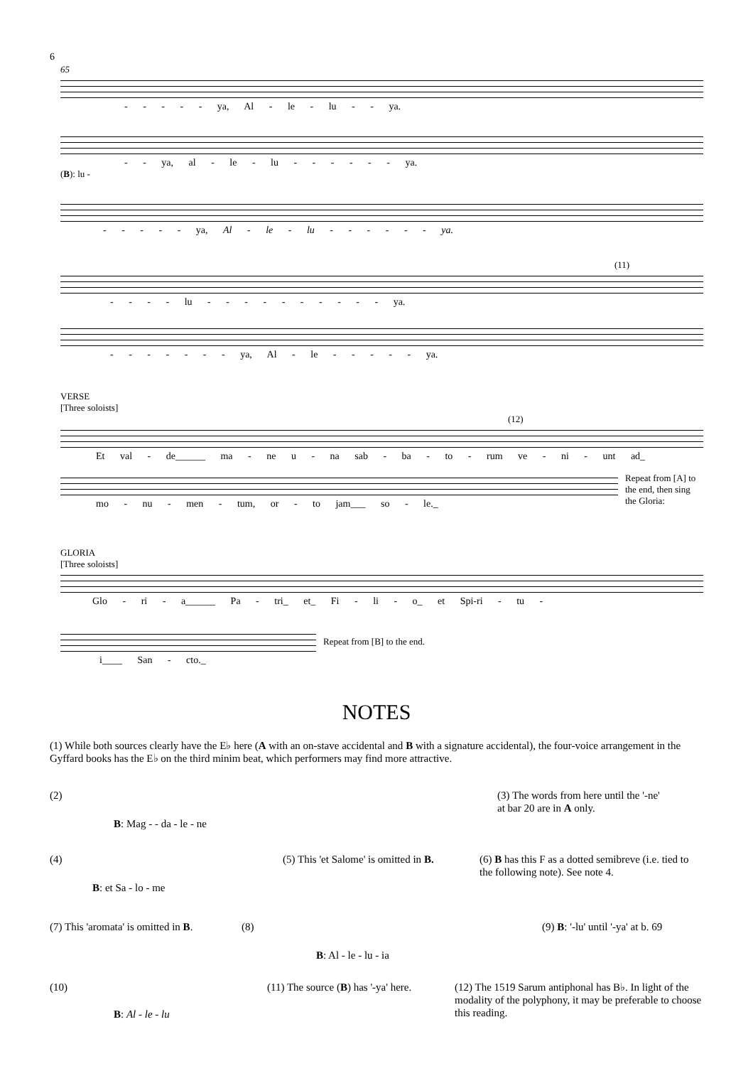6
65
- - - - - ya, Al - le - lu - - ya.
- - ya, al - le - lu - - - - - - ya.
(B): lu -
- - - - - ya, Al - le - lu - - - - - - ya.
(11)
- - - - lu - - - - - - - - - - ya.
- - - - - - - ya, Al - le - - - - - ya.
VERSE
[Three soloists]
(12)
Et val - de______ ma - ne u - na sab - ba - to - rum ve - ni - unt ad_
mo - nu - men - tum, or - to jam___ so - le._
Repeat from [A] to the end, then sing the Gloria:
GLORIA
[Three soloists]
Glo - ri - a______ Pa - tri_ et_ Fi - li - o_ et Spi-ri - tu -
i____ San - cto._
Repeat from [B] to the end.
NOTES
(1) While both sources clearly have the E♭ here (A with an on-stave accidental and B with a signature accidental), the four-voice arrangement in the Gyffard books has the E♭ on the third minim beat, which performers may find more attractive.
(2)
B: Mag - - da - le - ne
(3) The words from here until the '-ne' at bar 20 are in A only.
(4)
B: et Sa - lo - me
(5) This 'et Salome' is omitted in B.
(6) B has this F as a dotted semibreve (i.e. tied to the following note). See note 4.
(7) This 'aromata' is omitted in B.
(8)
B: Al - le - lu - ia
(9) B: '-lu' until '-ya' at b. 69
(10)
B: Al - le - lu
(11) The source (B) has '-ya' here.
(12) The 1519 Sarum antiphonal has B♭. In light of the modality of the polyphony, it may be preferable to choose this reading.